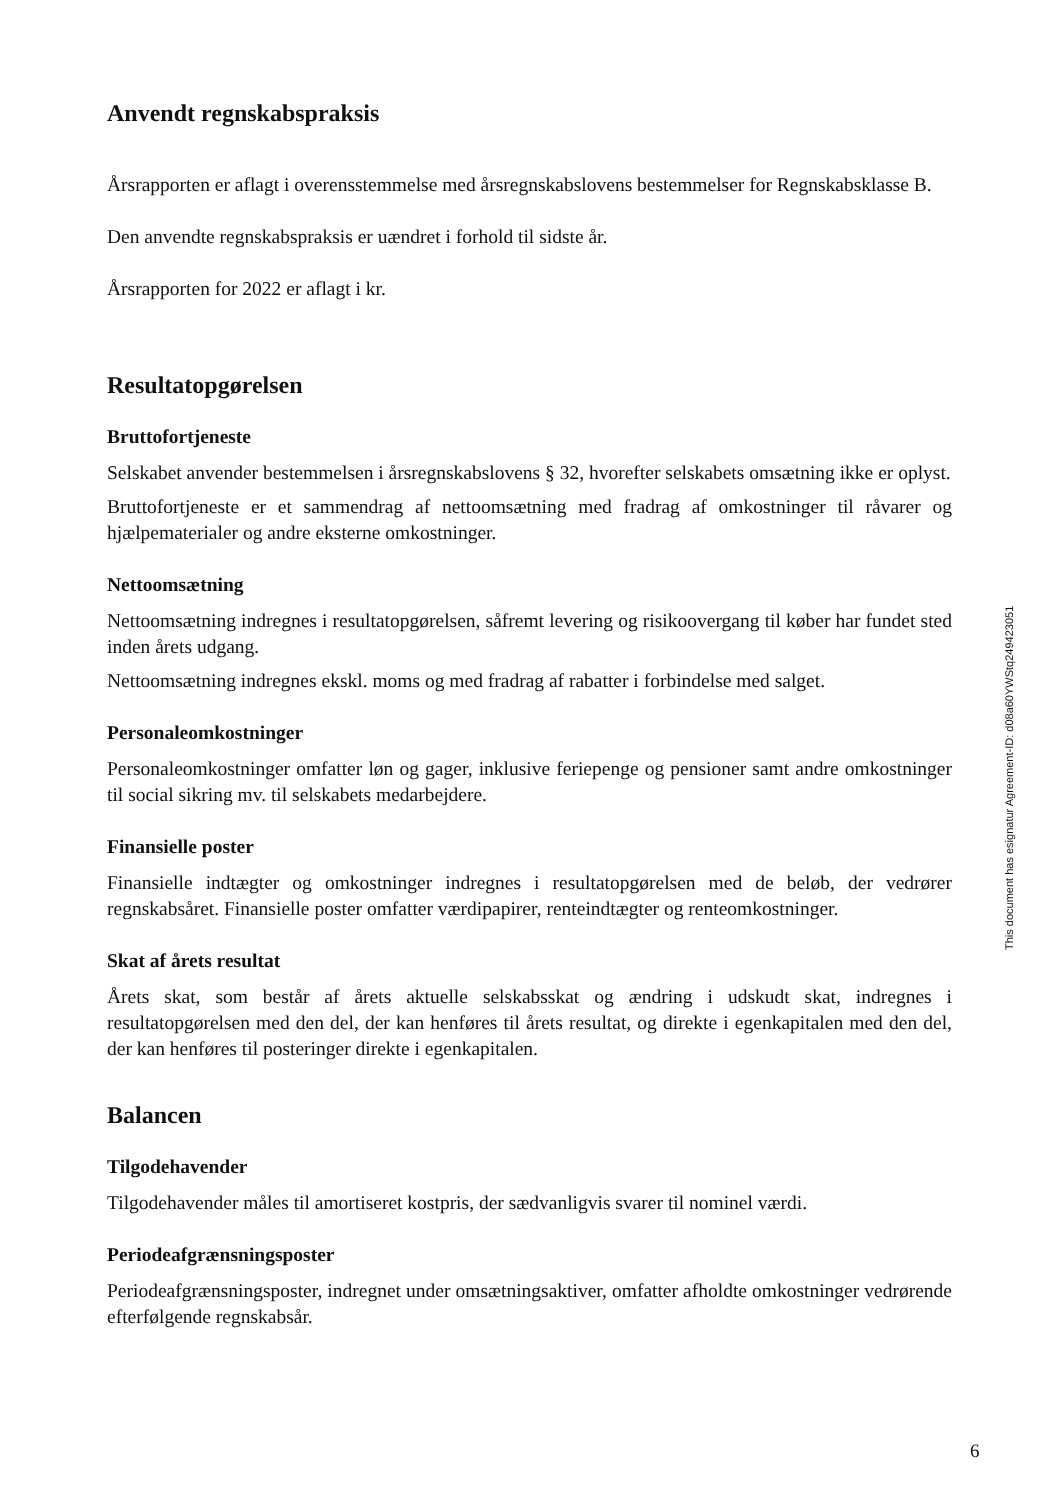Anvendt regnskabspraksis
Årsrapporten er aflagt i overensstemmelse med årsregnskabslovens bestemmelser for Regnskabsklasse B.
Den anvendte regnskabspraksis er uændret i forhold til sidste år.
Årsrapporten for 2022 er aflagt i kr.
Resultatopgørelsen
Bruttofortjeneste
Selskabet anvender bestemmelsen i årsregnskabslovens § 32, hvorefter selskabets omsætning ikke er oplyst.
Bruttofortjeneste er et sammendrag af nettoomsætning med fradrag af omkostninger til råvarer og hjælpematerialer og andre eksterne omkostninger.
Nettoomsætning
Nettoomsætning indregnes i resultatopgørelsen, såfremt levering og risikoovergang til køber har fundet sted inden årets udgang.
Nettoomsætning indregnes ekskl. moms og med fradrag af rabatter i forbindelse med salget.
Personaleomkostninger
Personaleomkostninger omfatter løn og gager, inklusive feriepenge og pensioner samt andre omkostninger til social sikring mv. til selskabets medarbejdere.
Finansielle poster
Finansielle indtægter og omkostninger indregnes i resultatopgørelsen med de beløb, der vedrører regnskabsåret. Finansielle poster omfatter værdipapirer, renteindtægter og renteomkostninger.
Skat af årets resultat
Årets skat, som består af årets aktuelle selskabsskat og ændring i udskudt skat, indregnes i resultatopgørelsen med den del, der kan henføres til årets resultat, og direkte i egenkapitalen med den del, der kan henføres til posteringer direkte i egenkapitalen.
Balancen
Tilgodehavender
Tilgodehavender måles til amortiseret kostpris, der sædvanligvis svarer til nominel værdi.
Periodeafgrænsningsposter
Periodeafgrænsningsposter, indregnet under omsætningsaktiver, omfatter afholdte omkostninger vedrørende efterfølgende regnskabsår.
This document has esignatur Agreement-ID: d08a60YWStq249423051
6